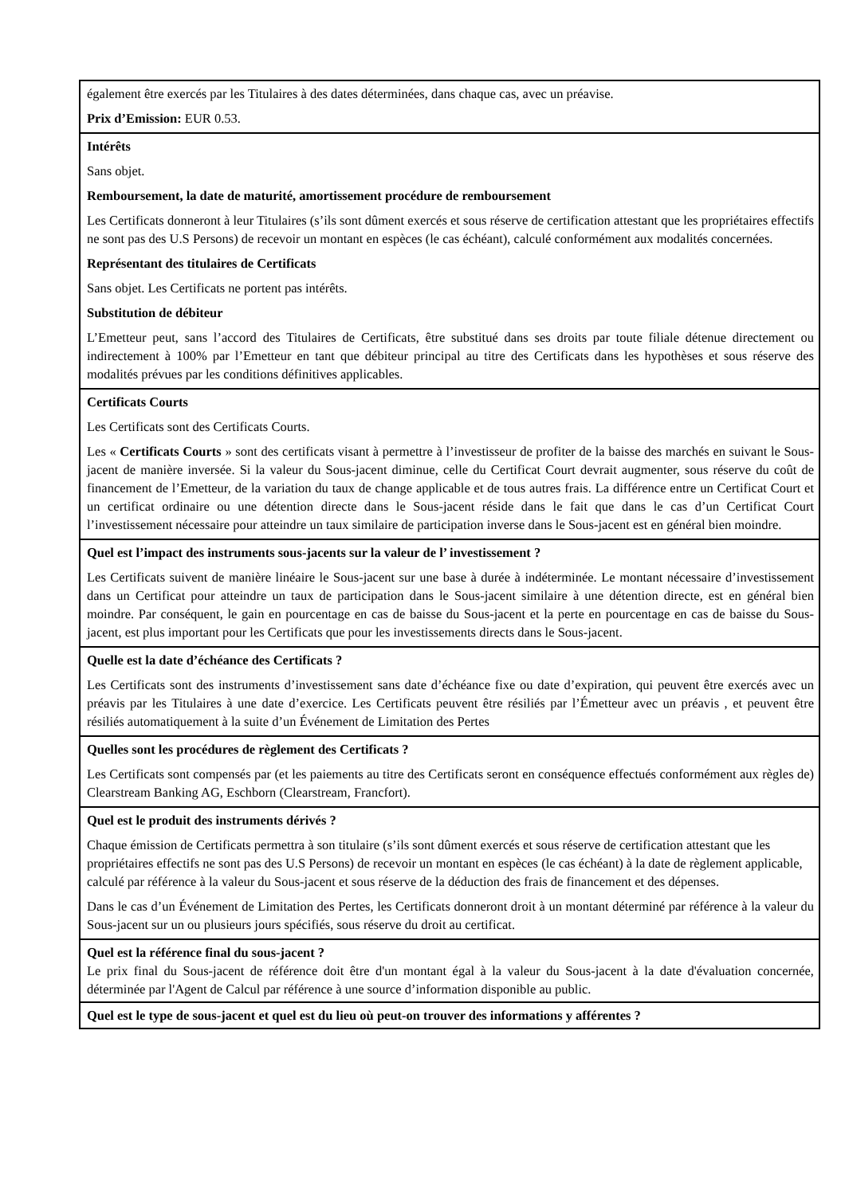| également être exercés par les Titulaires à des dates déterminées, dans chaque cas, avec un préavise. Prix d’Emission: EUR 0.53. |
| Intérêts Sans objet. Remboursement, la date de maturité, amortissement procédure de remboursement Les Certificats donneront à leur Titulaires (s’ils sont dûment exercés et sous réserve de certification attestant que les propriétaires effectifs ne sont pas des U.S Persons) de recevoir un montant en espèces (le cas échéant), calculé conformément aux modalités concernées. Représentant des titulaires de Certificats Sans objet. Les Certificats ne portent pas intérêts. Substitution de débiteur L’Emetteur peut, sans l’accord des Titulaires de Certificats, être substitué dans ses droits par toute filiale détenue directement ou indirectement à 100% par l’Emetteur en tant que débiteur principal au titre des Certificats dans les hypothèses et sous réserve des modalités prévues par les conditions définitives applicables. |
| Certificats Courts Les Certificats sont des Certificats Courts. Les « Certificats Courts » sont des certificats visant à permettre à l’investisseur de profiter de la baisse des marchés en suivant le Sous-jacent de manière inversée. Si la valeur du Sous-jacent diminue, celle du Certificat Court devrait augmenter, sous réserve du coût de financement de l’Emetteur, de la variation du taux de change applicable et de tous autres frais. La différence entre un Certificat Court et un certificat ordinaire ou une détention directe dans le Sous-jacent réside dans le fait que dans le cas d’un Certificat Court l’investissement nécessaire pour atteindre un taux similaire de participation inverse dans le Sous-jacent est en général bien moindre. |
| Quel est l’impact des instruments sous-jacents sur la valeur de l’ investissement ? Les Certificats suivent de manière linéaire le Sous-jacent sur une base à durée à indéterminée. Le montant nécessaire d’investissement dans un Certificat pour atteindre un taux de participation dans le Sous-jacent similaire à une détention directe, est en général bien moindre. Par conséquent, le gain en pourcentage en cas de baisse du Sous-jacent et la perte en pourcentage en cas de baisse du Sous-jacent, est plus important pour les Certificats que pour les investissements directs dans le Sous-jacent. |
| Quelle est la date d’échéance des Certificats ? Les Certificats sont des instruments d’investissement sans date d’échéance fixe ou date d’expiration, qui peuvent être exercés avec un préavis par les Titulaires à une date d’exercice. Les Certificats peuvent être résiliés par l’Émetteur avec un préavis , et peuvent être résiliés automatiquement à la suite d’un Événement de Limitation des Pertes |
| Quelles sont les procédures de règlement des Certificats ? Les Certificats sont compensés par (et les paiements au titre des Certificats seront en conséquence effectués conformément aux règles de) Clearstream Banking AG, Eschborn (Clearstream, Francfort). |
| Quel est le produit des instruments dérivés ? Chaque émission de Certificats permettra à son titulaire (s’ils sont dûment exercés et sous réserve de certification attestant que les propriétaires effectifs ne sont pas des U.S Persons) de recevoir un montant en espèces (le cas échéant) à la date de règlement applicable, calculé par référence à la valeur du Sous-jacent et sous réserve de la déduction des frais de financement et des dépenses. Dans le cas d’un Événement de Limitation des Pertes, les Certificats donneront droit à un montant déterminé par référence à la valeur du Sous-jacent sur un ou plusieurs jours spécifiés, sous réserve du droit au certificat. |
| Quel est la référence final du sous-jacent ? Le prix final du Sous-jacent de référence doit être d'un montant égal à la valeur du Sous-jacent à la date d'évaluation concernée, déterminée par l'Agent de Calcul par référence à une source d’information disponible au public. |
| Quel est le type de sous-jacent et quel est du lieu où peut-on trouver des informations y afférentes ? |